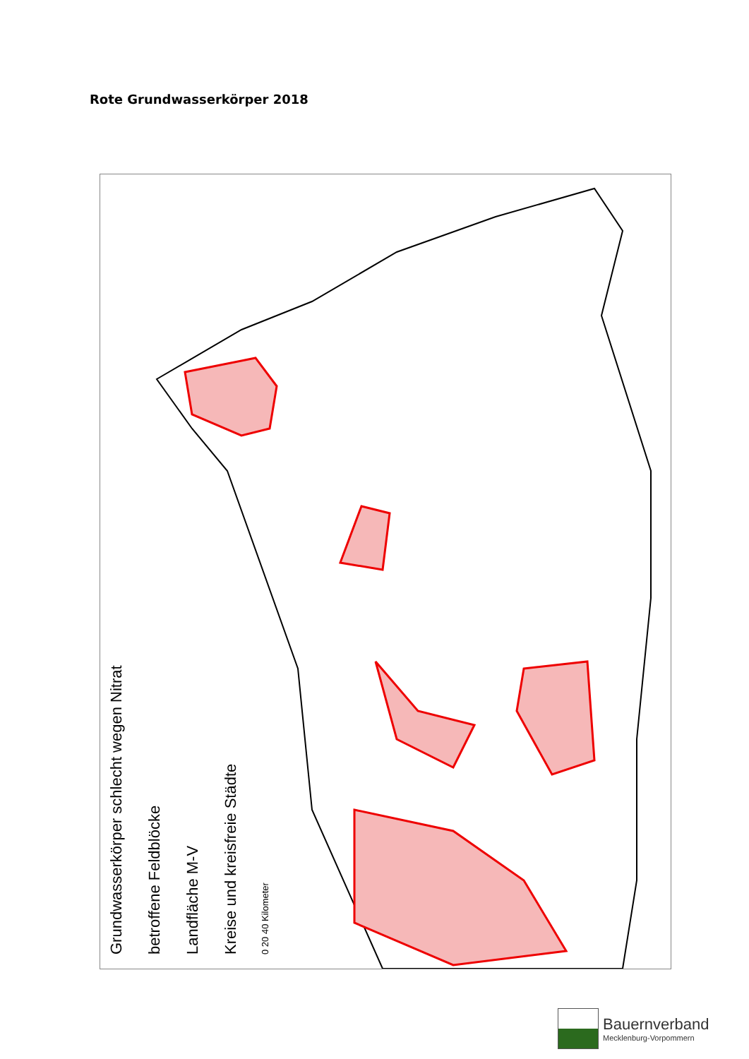Rote Grundwasserkörper 2018
Grundwasserkörper schlecht wegen Nitrat
betroffene Feldblöcke
Landfläche M-V
Kreise und kreisfreie Städte
0 20 40 Kilometer
Bauernverband
Mecklenburg-Vorpommern